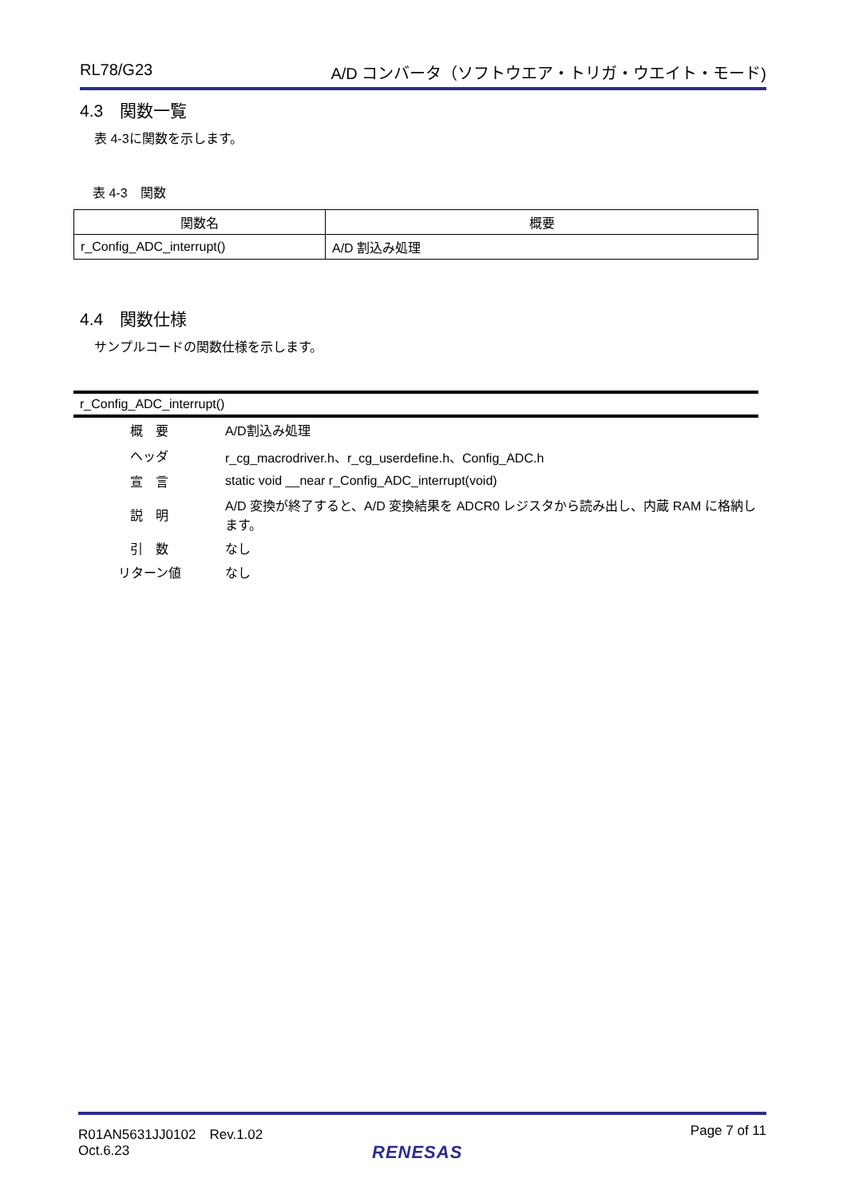RL78/G23 A/D コンバータ（ソフトウエア・トリガ・ウエイト・モード)
4.3　関数一覧
表 4-3に関数を示します。
表 4-3　関数
| 関数名 | 概要 |
| --- | --- |
| r_Config_ADC_interrupt() | A/D 割込み処理 |
4.4　関数仕様
サンプルコードの関数仕様を示します。
r_Config_ADC_interrupt()
| 概 要 | A/D割込み処理 |
| ヘッダ | r_cg_macrodriver.h、r_cg_userdefine.h、Config_ADC.h |
| 宣 言 | static void __near r_Config_ADC_interrupt(void) |
| 説 明 | A/D 変換が終了すると、A/D 変換結果を ADCR0 レジスタから読み出し、内蔵 RAM に格納します。 |
| 引 数 | なし |
| リターン値 | なし |
R01AN5631JJ0102　Rev.1.02
Oct.6.23
Page 7 of 11
RENESAS